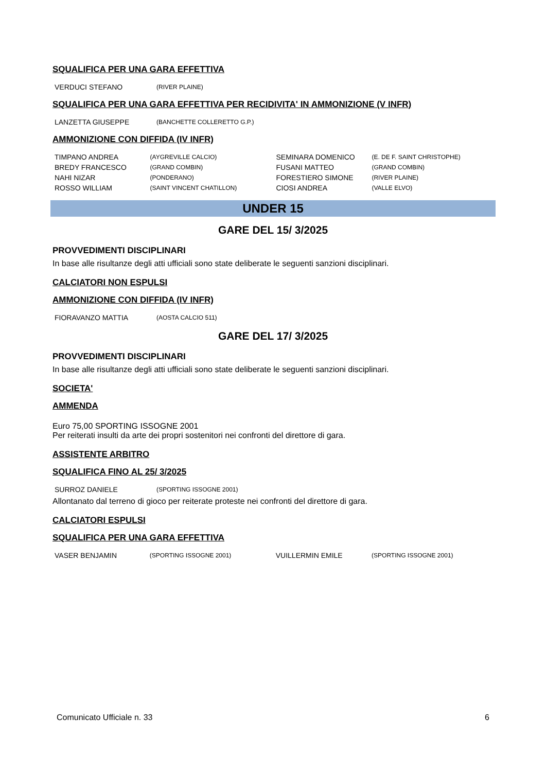SQUALIFICA PER UNA GARA EFFETTIVA
| VERDUCI STEFANO | (RIVER PLAINE) |
SQUALIFICA PER UNA GARA EFFETTIVA PER RECIDIVITA' IN AMMONIZIONE (V INFR)
| LANZETTA GIUSEPPE | (BANCHETTE COLLERETTO G.P.) |
AMMONIZIONE CON DIFFIDA (IV INFR)
| TIMPANO ANDREA | (AYGREVILLE CALCIO) | SEMINARA DOMENICO | (E. DE F. SAINT CHRISTOPHE) |
| BREDY FRANCESCO | (GRAND COMBIN) | FUSANI MATTEO | (GRAND COMBIN) |
| NAHI NIZAR | (PONDERANO) | FORESTIERO SIMONE | (RIVER PLAINE) |
| ROSSO WILLIAM | (SAINT VINCENT CHATILLON) | CIOSI ANDREA | (VALLE ELVO) |
UNDER 15
GARE DEL 15/ 3/2025
PROVVEDIMENTI DISCIPLINARI
In base alle risultanze degli atti ufficiali sono state deliberate le seguenti sanzioni disciplinari.
CALCIATORI NON ESPULSI
AMMONIZIONE CON DIFFIDA (IV INFR)
| FIORAVANZO MATTIA | (AOSTA CALCIO 511) |
GARE DEL 17/ 3/2025
PROVVEDIMENTI DISCIPLINARI
In base alle risultanze degli atti ufficiali sono state deliberate le seguenti sanzioni disciplinari.
SOCIETA'
AMMENDA
Euro 75,00 SPORTING ISSOGNE 2001
Per reiterati insulti da arte dei propri sostenitori nei confronti del direttore di gara.
ASSISTENTE ARBITRO
SQUALIFICA FINO AL 25/ 3/2025
| SURROZ DANIELE | (SPORTING ISSOGNE 2001) |
Allontanato dal terreno di gioco per reiterate proteste nei confronti del direttore di gara.
CALCIATORI ESPULSI
SQUALIFICA PER UNA GARA EFFETTIVA
| VASER BENJAMIN | (SPORTING ISSOGNE 2001) | VUILLERMIN EMILE | (SPORTING ISSOGNE 2001) |
Comunicato Ufficiale n. 33 6